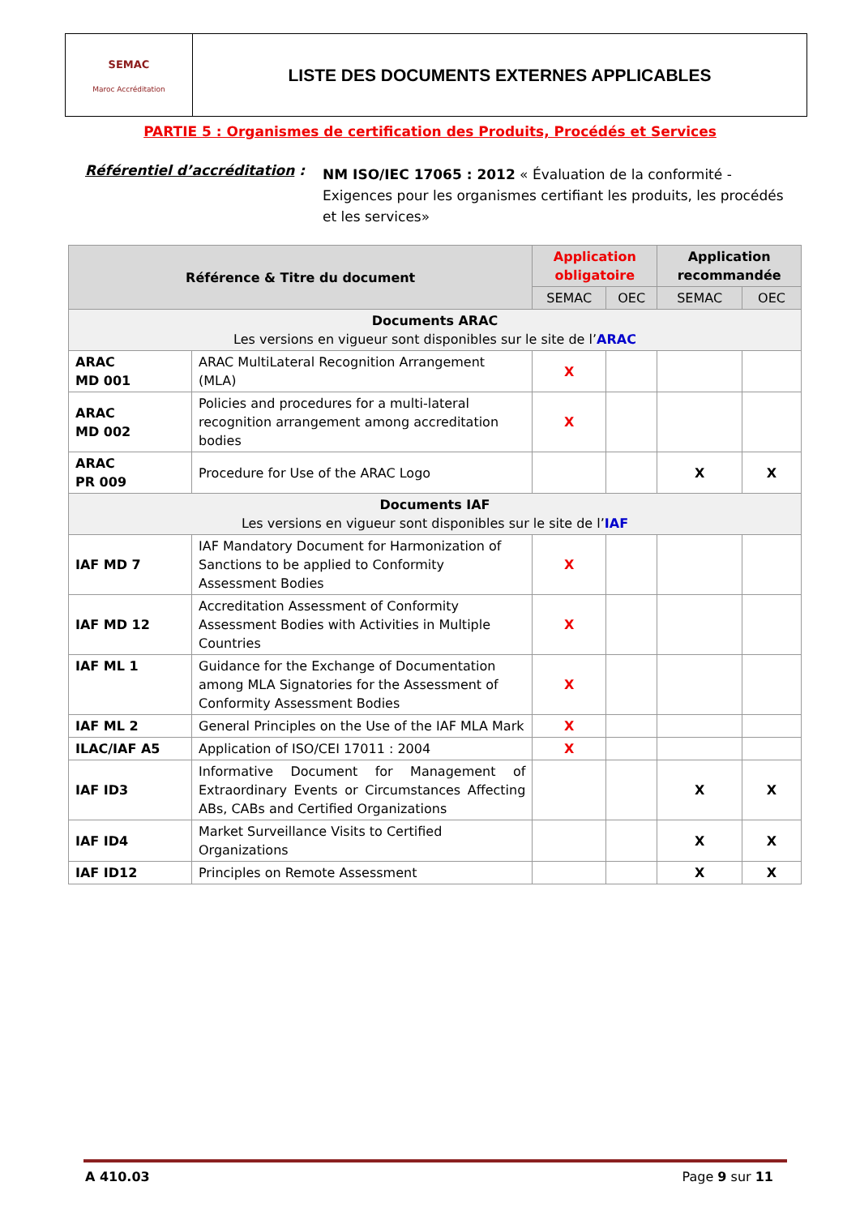SEMAC
Maroc Accréditation
LISTE DES DOCUMENTS EXTERNES APPLICABLES
PARTIE 5 : Organismes de certification des Produits, Procédés et Services
Référentiel d’accréditation :
NM ISO/IEC 17065 : 2012 « Évaluation de la conformité - Exigences pour les organismes certifiant les produits, les procédés et les services»
| Référence & Titre du document | | Application obligatoire | | Application recommandée | |
| --- | --- | --- | --- | --- | --- |
| | | SEMAC | OEC | SEMAC | OEC |
| Documents ARAC Les versions en vigueur sont disponibles sur le site de l’ ARAC | | | | | |
| ARAC MD 001 | ARAC MultiLateral Recognition Arrangement (MLA) | X | | | |
| ARAC MD 002 | Policies and procedures for a multi-lateral recognition arrangement among accreditation bodies | X | | | |
| ARAC PR 009 | Procedure for Use of the ARAC Logo | | | X | X |
| Documents IAF Les versions en vigueur sont disponibles sur le site de l’ IAF | | | | | |
| IAF MD 7 | IAF Mandatory Document for Harmonization of Sanctions to be applied to Conformity Assessment Bodies | X | | | |
| IAF MD 12 | Accreditation Assessment of Conformity Assessment Bodies with Activities in Multiple Countries | X | | | |
| IAF ML 1 | Guidance for the Exchange of Documentation among MLA Signatories for the Assessment of Conformity Assessment Bodies | X | | | |
| IAF ML 2 | General Principles on the Use of the IAF MLA Mark | X | | | |
| ILAC/IAF A5 | Application of ISO/CEI 17011 : 2004 | X | | | |
| IAF ID3 | Informative Document for Management of Extraordinary Events or Circumstances Affecting ABs, CABs and Certified Organizations | | | X | X |
| IAF ID4 | Market Surveillance Visits to Certified Organizations | | | X | X |
| IAF ID12 | Principles on Remote Assessment | | | X | X |
A 410.03 Page 9 sur 11